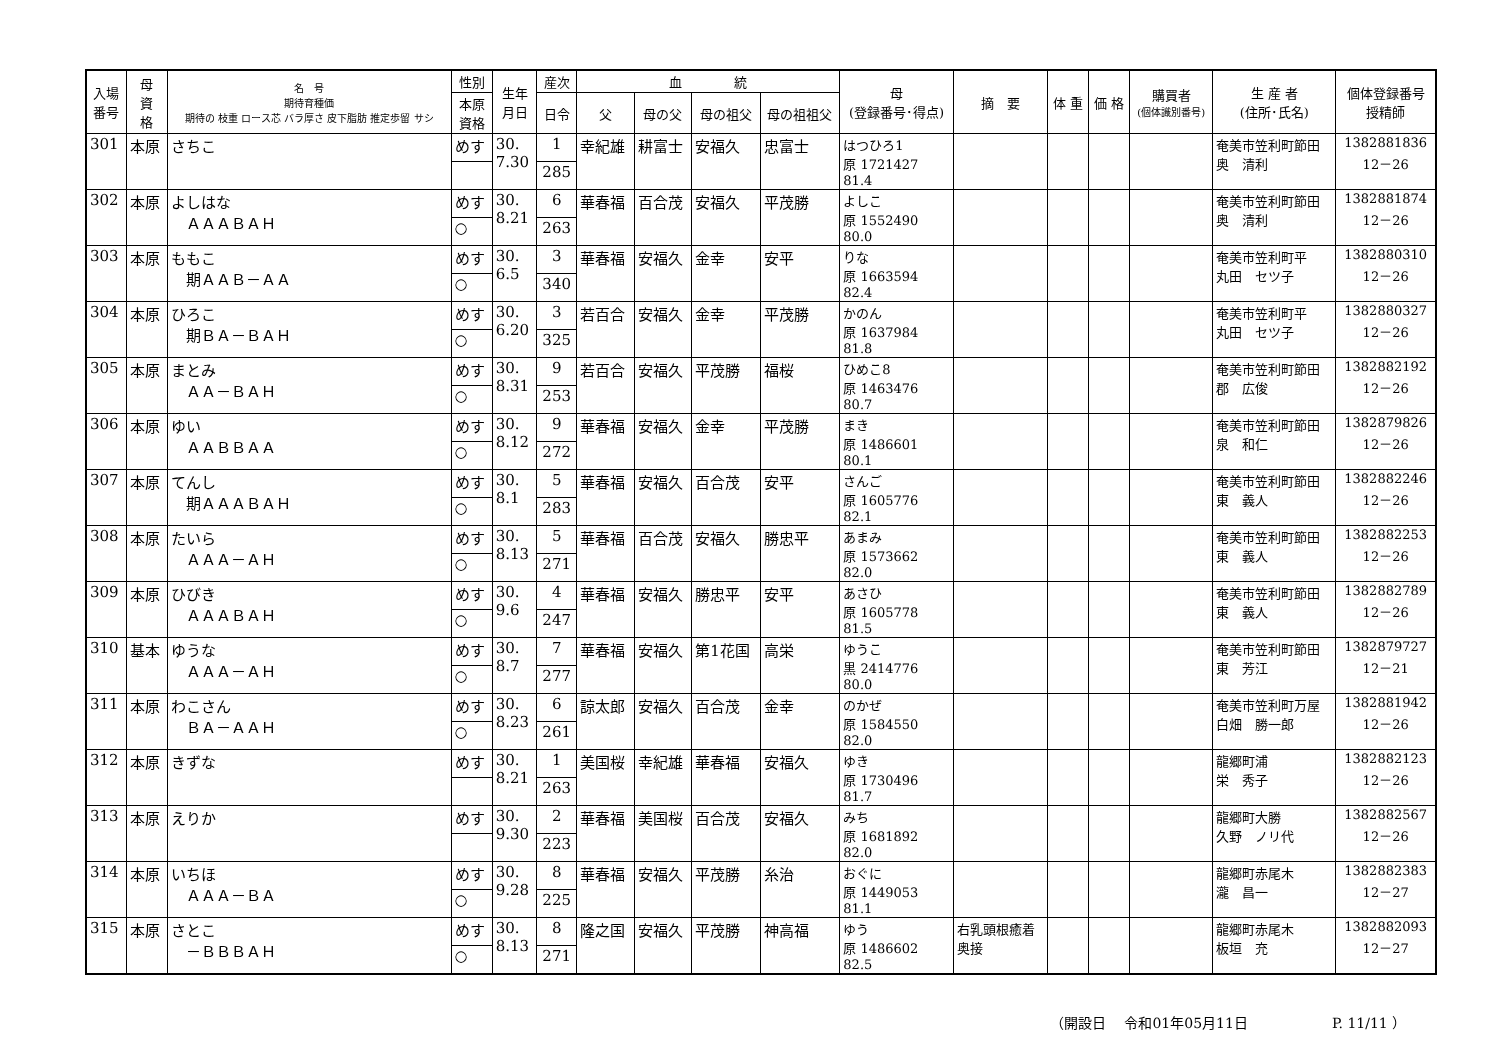| 入場 番号 | 母 資 格 | 名 号 期待育種価 期待の 枝重 ロース芯 バラ厚さ 皮下脂肪 推定歩留 サシ | 性別 | 生年 月日 | 産次 | 血 統 | | | | 母 (登録番号･得点) | 摘 要 | 体 重 | 価 格 | 購買者 (個体識別番号) | 生 産 者 (住所･氏名) | 個体登録番号 授精師 |
| --- | --- | --- | --- | --- | --- | --- | --- | --- | --- | --- | --- | --- | --- | --- | --- | --- |
| | | | 本原 資格 | | 日令 | 父 | 母の父 | 母の祖父 | 母の祖祖父 | | | | | | | |
| 301 | 本原 | さちこ | めす | 30. 7.30 | 1 | 幸紀雄 | 耕富士 | 安福久 | 忠富士 | はつひろ1 原 1721427 81.4 | | | | | 奄美市笠利町節田 奥 清利 | 1382881836 12－26 |
| | | | | | 285 | | | | | | | | | | | |
| 302 | 本原 | よしはな ＡＡＡＢＡＨ | めす | 30. 8.21 | 6 | 華春福 | 百合茂 | 安福久 | 平茂勝 | よしこ 原 1552490 80.0 | | | | | 奄美市笠利町節田 奥 清利 | 1382881874 12－26 |
| | | | ○ | | 263 | | | | | | | | | | | |
| 303 | 本原 | ももこ 期ＡＡＢ－ＡＡ | めす | 30. 6.5 | 3 | 華春福 | 安福久 | 金幸 | 安平 | りな 原 1663594 82.4 | | | | | 奄美市笠利町平 丸田 セツ子 | 1382880310 12－26 |
| | | | ○ | | 340 | | | | | | | | | | | |
| 304 | 本原 | ひろこ 期ＢＡ－ＢＡＨ | めす | 30. 6.20 | 3 | 若百合 | 安福久 | 金幸 | 平茂勝 | かのん 原 1637984 81.8 | | | | | 奄美市笠利町平 丸田 セツ子 | 1382880327 12－26 |
| | | | ○ | | 325 | | | | | | | | | | | |
| 305 | 本原 | まとみ ＡＡ－ＢＡＨ | めす | 30. 8.31 | 9 | 若百合 | 安福久 | 平茂勝 | 福桜 | ひめこ8 原 1463476 80.7 | | | | | 奄美市笠利町節田 郡 広俊 | 1382882192 12－26 |
| | | | ○ | | 253 | | | | | | | | | | | |
| 306 | 本原 | ゆい ＡＡＢＢＡＡ | めす | 30. 8.12 | 9 | 華春福 | 安福久 | 金幸 | 平茂勝 | まき 原 1486601 80.1 | | | | | 奄美市笠利町節田 泉 和仁 | 1382879826 12－26 |
| | | | ○ | | 272 | | | | | | | | | | | |
| 307 | 本原 | てんし 期ＡＡＡＢＡＨ | めす | 30. 8.1 | 5 | 華春福 | 安福久 | 百合茂 | 安平 | さんご 原 1605776 82.1 | | | | | 奄美市笠利町節田 東 義人 | 1382882246 12－26 |
| | | | ○ | | 283 | | | | | | | | | | | |
| 308 | 本原 | たいら ＡＡＡ－ＡＨ | めす | 30. 8.13 | 5 | 華春福 | 百合茂 | 安福久 | 勝忠平 | あまみ 原 1573662 82.0 | | | | | 奄美市笠利町節田 東 義人 | 1382882253 12－26 |
| | | | ○ | | 271 | | | | | | | | | | | |
| 309 | 本原 | ひびき ＡＡＡＢＡＨ | めす | 30. 9.6 | 4 | 華春福 | 安福久 | 勝忠平 | 安平 | あさひ 原 1605778 81.5 | | | | | 奄美市笠利町節田 東 義人 | 1382882789 12－26 |
| | | | ○ | | 247 | | | | | | | | | | | |
| 310 | 基本 | ゆうな ＡＡＡ－ＡＨ | めす | 30. 8.7 | 7 | 華春福 | 安福久 | 第1花国 | 高栄 | ゆうこ 黒 2414776 80.0 | | | | | 奄美市笠利町節田 東 芳江 | 1382879727 12－21 |
| | | | ○ | | 277 | | | | | | | | | | | |
| 311 | 本原 | わこさん ＢＡ－ＡＡＨ | めす | 30. 8.23 | 6 | 諒太郎 | 安福久 | 百合茂 | 金幸 | のかぜ 原 1584550 82.0 | | | | | 奄美市笠利町万屋 白畑 勝一郎 | 1382881942 12－26 |
| | | | ○ | | 261 | | | | | | | | | | | |
| 312 | 本原 | きずな | めす | 30. 8.21 | 1 | 美国桜 | 幸紀雄 | 華春福 | 安福久 | ゆき 原 1730496 81.7 | | | | | 龍郷町浦 栄 秀子 | 1382882123 12－26 |
| | | | | | 263 | | | | | | | | | | | |
| 313 | 本原 | えりか | めす | 30. 9.30 | 2 | 華春福 | 美国桜 | 百合茂 | 安福久 | みち 原 1681892 82.0 | | | | | 龍郷町大勝 久野 ノリ代 | 1382882567 12－26 |
| | | | | | 223 | | | | | | | | | | | |
| 314 | 本原 | いちほ ＡＡＡ－ＢＡ | めす | 30. 9.28 | 8 | 華春福 | 安福久 | 平茂勝 | 糸治 | おぐに 原 1449053 81.1 | | | | | 龍郷町赤尾木 瀧 昌一 | 1382882383 12－27 |
| | | | ○ | | 225 | | | | | | | | | | | |
| 315 | 本原 | さとこ －ＢＢＢＡＨ | めす | 30. 8.13 | 8 | 隆之国 | 安福久 | 平茂勝 | 神高福 | ゆう 原 1486602 82.5 | 右乳頭根癒着 奥接 | | | | 龍郷町赤尾木 板垣 充 | 1382882093 12－27 |
| | | | ○ | | 271 | | | | | | | | | | | |
（開設日　 令和01年05月11日　　　　　　P. 11/11 ）